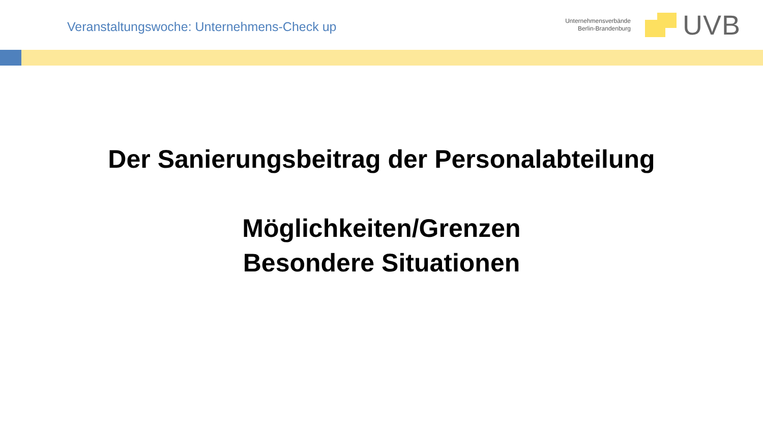Veranstaltungswoche: Unternehmens-Check up
Unternehmensverbände
Berlin-Brandenburg
UVB
Der Sanierungsbeitrag der Personalabteilung
Möglichkeiten/Grenzen
Besondere Situationen